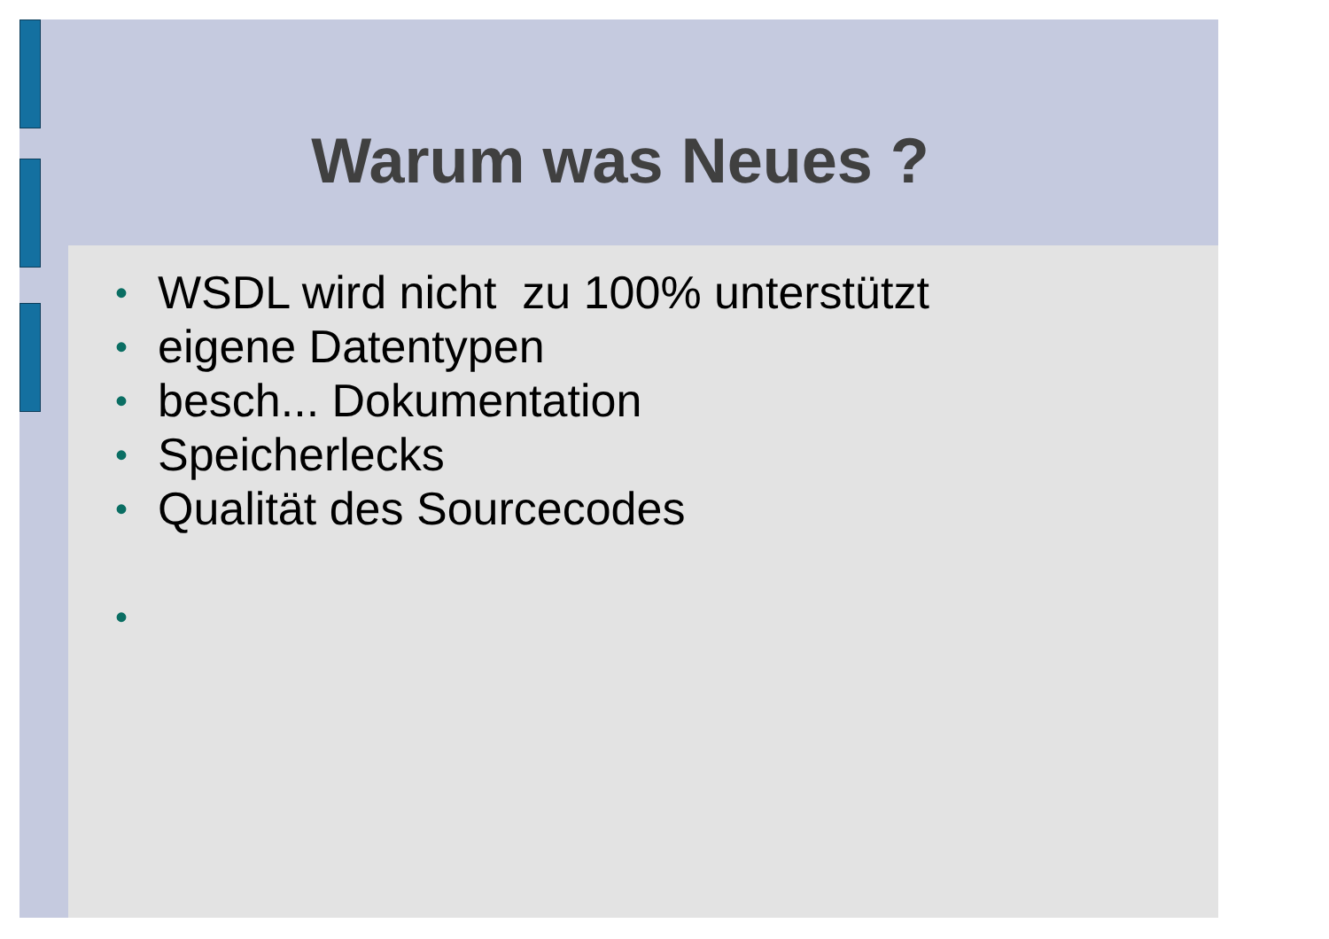Warum was Neues ?
• WSDL wird nicht zu 100% unterstützt
• eigene Datentypen
• besch... Dokumentation
• Speicherlecks
• Qualität des Sourcecodes
•